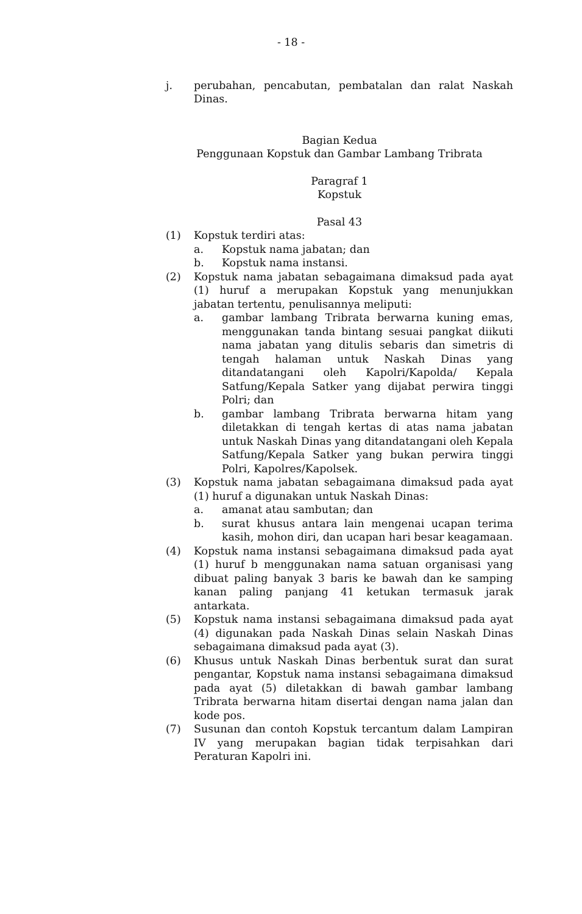- 18 -
j. perubahan, pencabutan, pembatalan dan ralat Naskah Dinas.
Bagian Kedua
Penggunaan Kopstuk dan Gambar Lambang Tribrata
Paragraf 1
Kopstuk
Pasal 43
(1) Kopstuk terdiri atas:
a. Kopstuk nama jabatan; dan
b. Kopstuk nama instansi.
(2) Kopstuk nama jabatan sebagaimana dimaksud pada ayat (1) huruf a merupakan Kopstuk yang menunjukkan jabatan tertentu, penulisannya meliputi:
a. gambar lambang Tribrata berwarna kuning emas, menggunakan tanda bintang sesuai pangkat diikuti nama jabatan yang ditulis sebaris dan simetris di tengah halaman untuk Naskah Dinas yang ditandatangani oleh Kapolri/Kapolda/ Kepala Satfung/Kepala Satker yang dijabat perwira tinggi Polri; dan
b. gambar lambang Tribrata berwarna hitam yang diletakkan di tengah kertas di atas nama jabatan untuk Naskah Dinas yang ditandatangani oleh Kepala Satfung/Kepala Satker yang bukan perwira tinggi Polri, Kapolres/Kapolsek.
(3) Kopstuk nama jabatan sebagaimana dimaksud pada ayat (1) huruf a digunakan untuk Naskah Dinas:
a. amanat atau sambutan; dan
b. surat khusus antara lain mengenai ucapan terima kasih, mohon diri, dan ucapan hari besar keagamaan.
(4) Kopstuk nama instansi sebagaimana dimaksud pada ayat (1) huruf b menggunakan nama satuan organisasi yang dibuat paling banyak 3 baris ke bawah dan ke samping kanan paling panjang 41 ketukan termasuk jarak antarkata.
(5) Kopstuk nama instansi sebagaimana dimaksud pada ayat (4) digunakan pada Naskah Dinas selain Naskah Dinas sebagaimana dimaksud pada ayat (3).
(6) Khusus untuk Naskah Dinas berbentuk surat dan surat pengantar, Kopstuk nama instansi sebagaimana dimaksud pada ayat (5) diletakkan di bawah gambar lambang Tribrata berwarna hitam disertai dengan nama jalan dan kode pos.
(7) Susunan dan contoh Kopstuk tercantum dalam Lampiran IV yang merupakan bagian tidak terpisahkan dari Peraturan Kapolri ini.